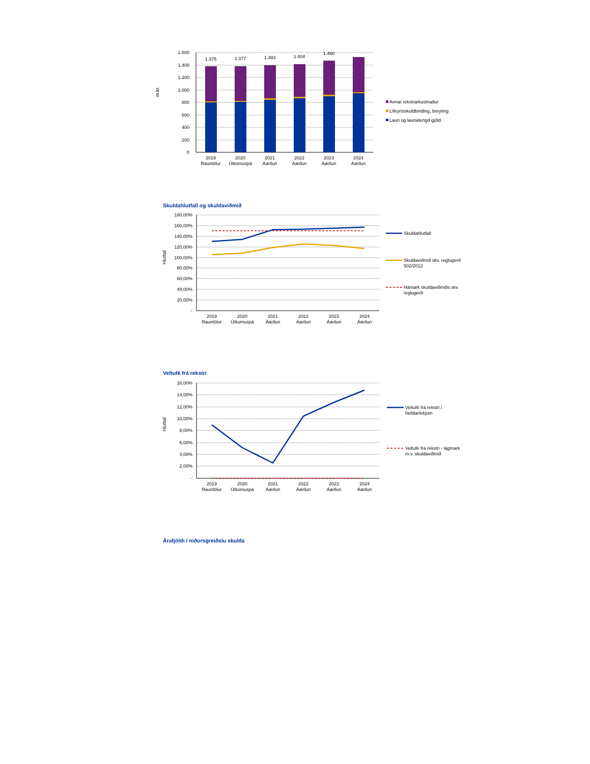m.kr.
1.600
1.400
1.200
1.000
800
600
400
200
0
1.375
1.377
1.393
1.404
1.460
2019
Rauntölur
2020
Útkomuspá
2021
Áætlun
2022
Áætlun
2023
Áætlun
2024
Áætlun
Annar rekstrarkostnaður
Lífeyrisskuldbinding, breyting
Laun og launatengd gjöld
Skuldahlutfall og skuldaviðmið
Hlutfall
180,00%
160,00%
140,00%
120,00%
100,00%
80,00%
60,00%
40,00%
20,00%
-
2019
Rauntölur
2020
Útkomuspá
2021
Áætlun
2022
Áætlun
2023
Áætlun
2024
Áætlun
Skuldahlutfall
Skuldaviðmið skv. reglugerð
502/2012
Hámark skuldaviðmiðs skv.
reglugerð
Veltufé frá rekstri
Hlutfall
16,00%
14,00%
12,00%
10,00%
8,00%
6,00%
4,00%
2,00%
-
2019
Rauntölur
2020
Útkomuspá
2021
Áætlun
2022
Áætlun
2023
Áætlun
2024
Áætlun
Veltufé frá rekstri /
heildartekjum
Veltufé frá rekstri - lágmark
m.v. skuldaviðmið
Árafjöldi í niðursgreiðslu skulda